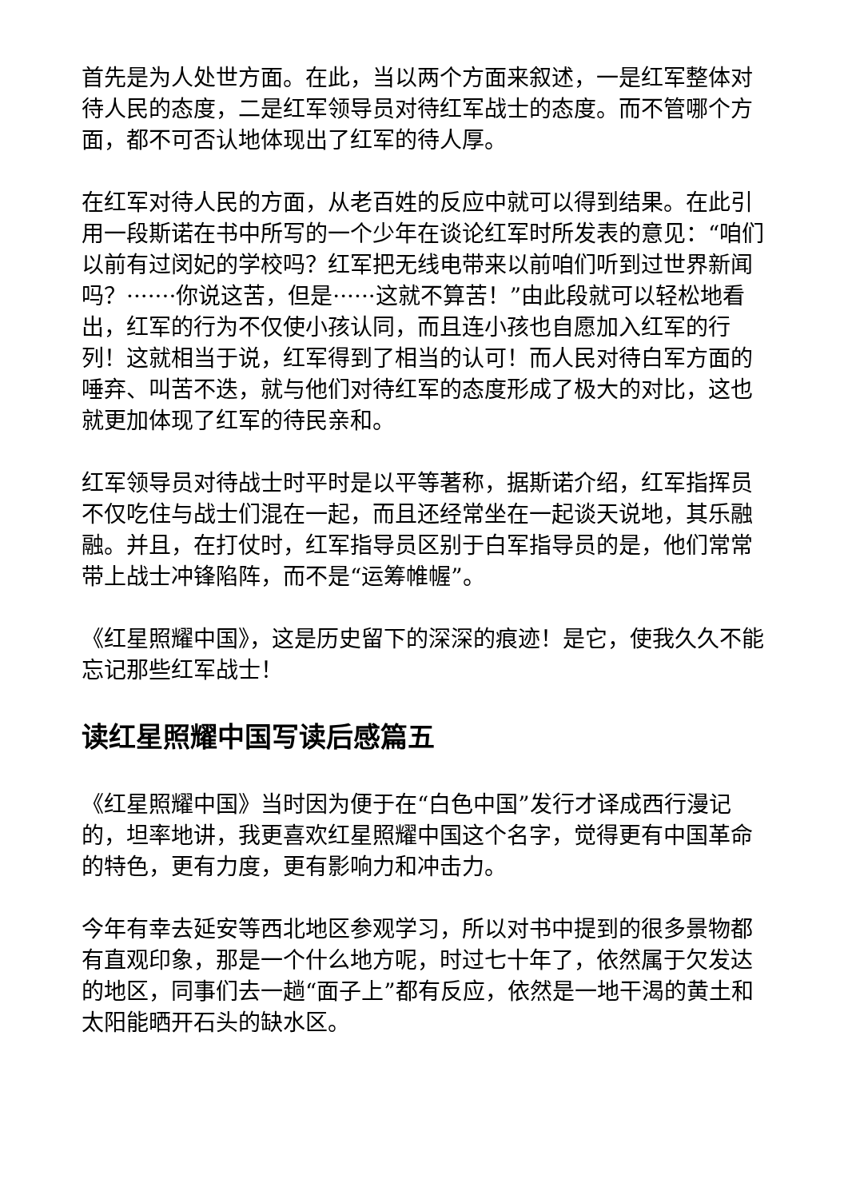首先是为人处世方面。在此，当以两个方面来叙述，一是红军整体对待人民的态度，二是红军领导员对待红军战士的态度。而不管哪个方面，都不可否认地体现出了红军的待人厚。
在红军对待人民的方面，从老百姓的反应中就可以得到结果。在此引用一段斯诺在书中所写的一个少年在谈论红军时所发表的意见：“咱们以前有过闵妃的学校吗？红军把无线电带来以前咱们听到过世界新闻吗？·······你说这苦，但是······这就不算苦！”由此段就可以轻松地看出，红军的行为不仅使小孩认同，而且连小孩也自愿加入红军的行列！这就相当于说，红军得到了相当的认可！而人民对待白军方面的唾弃、叫苦不迭，就与他们对待红军的态度形成了极大的对比，这也就更加体现了红军的待民亲和。
红军领导员对待战士时平时是以平等著称，据斯诺介绍，红军指挥员不仅吃住与战士们混在一起，而且还经常坐在一起谈天说地，其乐融融。并且，在打仗时，红军指导员区别于白军指导员的是，他们常常带上战士冲锋陷阵，而不是“运筹帷幄”。
《红星照耀中国》，这是历史留下的深深的痕迹！是它，使我久久不能忘记那些红军战士！
读红星照耀中国写读后感篇五
《红星照耀中国》当时因为便于在“白色中国”发行才译成西行漫记的，坦率地讲，我更喜欢红星照耀中国这个名字，觉得更有中国革命的特色，更有力度，更有影响力和冲击力。
今年有幸去延安等西北地区参观学习，所以对书中提到的很多景物都有直观印象，那是一个什么地方呢，时过七十年了，依然属于欠发达的地区，同事们去一趟“面子上”都有反应，依然是一地干渴的黄土和太阳能晒开石头的缺水区。